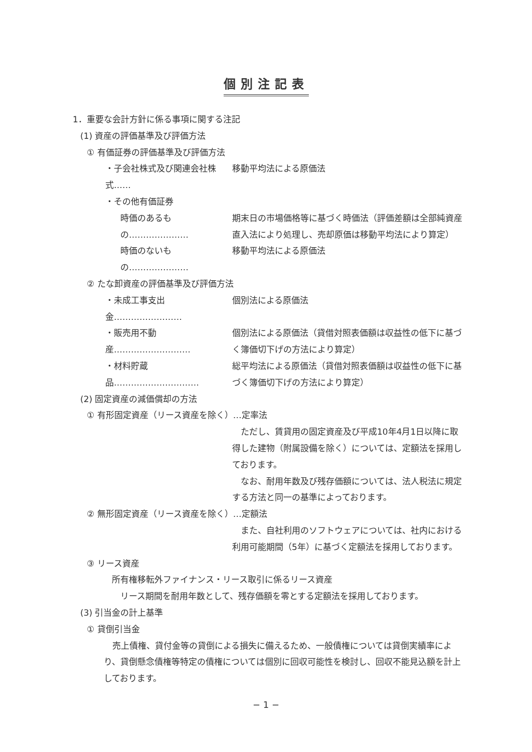個別注記表
1．重要な会計方針に係る事項に関する注記
(1) 資産の評価基準及び評価方法
① 有価証券の評価基準及び評価方法
・子会社株式及び関連会社株式……
移動平均法による原価法
・その他有価証券
時価のあるもの………………… 期末日の市場価格等に基づく時価法（評価差額は全部純資産直入法により処理し、売却原価は移動平均法により算定）
時価のないもの………………… 移動平均法による原価法
② たな卸資産の評価基準及び評価方法
・未成工事支出金…………………… 個別法による原価法
・販売用不動産……………………… 個別法による原価法（貸借対照表価額は収益性の低下に基づく簿価切下げの方法により算定）
・材料貯蔵品………………………… 総平均法による原価法（貸借対照表価額は収益性の低下に基づく簿価切下げの方法により算定）
(2) 固定資産の減価償却の方法
① 有形固定資産（リース資産を除く）…定率法
　ただし、賃貸用の固定資産及び平成10年4月1日以降に取得した建物（附属設備を除く）については、定額法を採用しております。
　なお、耐用年数及び残存価額については、法人税法に規定する方法と同一の基準によっております。
② 無形固定資産（リース資産を除く）…定額法
　また、自社利用のソフトウェアについては、社内における利用可能期間（5年）に基づく定額法を採用しております。
③ リース資産
所有権移転外ファイナンス・リース取引に係るリース資産
リース期間を耐用年数として、残存価額を零とする定額法を採用しております。
(3) 引当金の計上基準
① 貸倒引当金
　売上債権、貸付金等の貸倒による損失に備えるため、一般債権については貸倒実績率により、貸倒懸念債権等特定の債権については個別に回収可能性を検討し、回収不能見込額を計上しております。
− 1 −